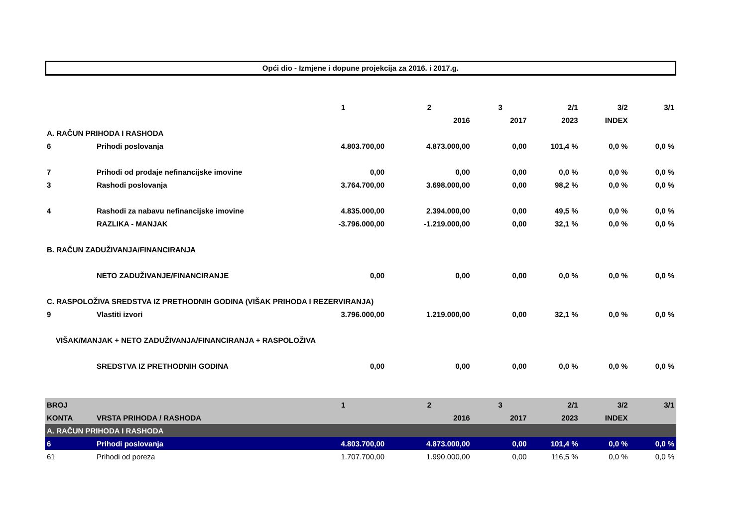Opći dio - Izmjene i dopune projekcija za 2016. i 2017.g.
| | | 1 | 2 | 3 | 2/1 | 3/2 | 3/1 |
| | | | 2016 | 2017 | 2023 | INDEX | |
| A. RAČUN PRIHODA I RASHODA | | | | | | | |
| 6 | Prihodi poslovanja | 4.803.700,00 | 4.873.000,00 | 0,00 | 101,4 % | 0,0 % | 0,0 % |
| 7 | Prihodi od prodaje nefinancijske imovine | 0,00 | 0,00 | 0,00 | 0,0 % | 0,0 % | 0,0 % |
| 3 | Rashodi poslovanja | 3.764.700,00 | 3.698.000,00 | 0,00 | 98,2 % | 0,0 % | 0,0 % |
| 4 | Rashodi za nabavu nefinancijske imovine | 4.835.000,00 | 2.394.000,00 | 0,00 | 49,5 % | 0,0 % | 0,0 % |
| | RAZLIKA - MANJAK | -3.796.000,00 | -1.219.000,00 | 0,00 | 32,1 % | 0,0 % | 0,0 % |
| B. RAČUN ZADUŽIVANJA/FINANCIRANJA | | | | | | | |
| | NETO ZADUŽIVANJE/FINANCIRANJE | 0,00 | 0,00 | 0,00 | 0,0 % | 0,0 % | 0,0 % |
| C. RASPOLOŽIVA SREDSTVA IZ PRETHODNIH GODINA (VIŠAK PRIHODA I REZERVIRANJA) | | | | | | | |
| 9 | Vlastiti izvori | 3.796.000,00 | 1.219.000,00 | 0,00 | 32,1 % | 0,0 % | 0,0 % |
| VIŠAK/MANJAK + NETO ZADUŽIVANJA/FINANCIRANJA + RASPOLOŽIVA | | | | | | | |
| | SREDSTVA IZ PRETHODNIH GODINA | 0,00 | 0,00 | 0,00 | 0,0 % | 0,0 % | 0,0 % |
| BROJ | | 1 | 2 | 3 | 2/1 | 3/2 | 3/1 |
| KONTA | VRSTA PRIHODA / RASHODA | | 2016 | 2017 | 2023 | INDEX | |
| A. RAČUN PRIHODA I RASHODA | | | | | | | |
| 6 | Prihodi poslovanja | 4.803.700,00 | 4.873.000,00 | 0,00 | 101,4 % | 0,0 % | 0,0 % |
| 61 | Prihodi od poreza | 1.707.700,00 | 1.990.000,00 | 0,00 | 116,5 % | 0,0 % | 0,0 % |